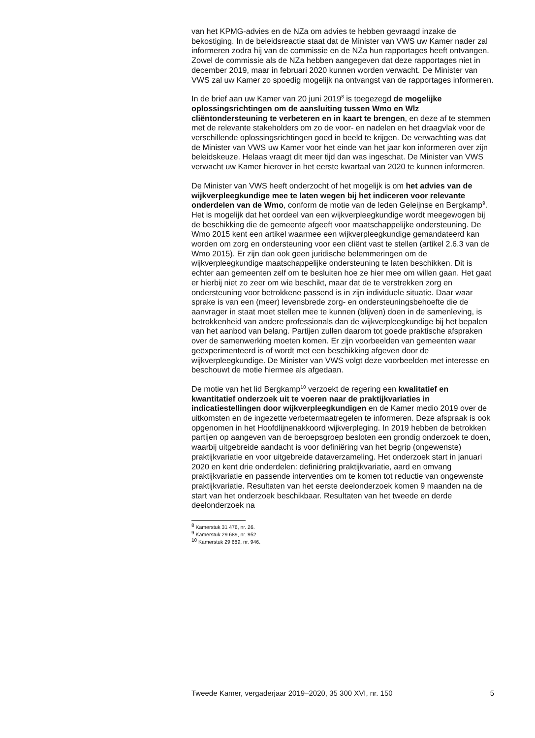van het KPMG-advies en de NZa om advies te hebben gevraagd inzake de bekostiging. In de beleidsreactie staat dat de Minister van VWS uw Kamer nader zal informeren zodra hij van de commissie en de NZa hun rapportages heeft ontvangen. Zowel de commissie als de NZa hebben aangegeven dat deze rapportages niet in december 2019, maar in februari 2020 kunnen worden verwacht. De Minister van VWS zal uw Kamer zo spoedig mogelijk na ontvangst van de rapportages informeren.
In de brief aan uw Kamer van 20 juni 2019<sup>8</sup> is toegezegd de mogelijke oplossingsrichtingen om de aansluiting tussen Wmo en Wlz cliëntondersteuning te verbeteren en in kaart te brengen, en deze af te stemmen met de relevante stakeholders om zo de voor- en nadelen en het draagvlak voor de verschillende oplossingsrichtingen goed in beeld te krijgen. De verwachting was dat de Minister van VWS uw Kamer voor het einde van het jaar kon informeren over zijn beleidskeuze. Helaas vraagt dit meer tijd dan was ingeschat. De Minister van VWS verwacht uw Kamer hierover in het eerste kwartaal van 2020 te kunnen informeren.
De Minister van VWS heeft onderzocht of het mogelijk is om het advies van de wijkverpleegkundige mee te laten wegen bij het indiceren voor relevante onderdelen van de Wmo, conform de motie van de leden Geleijnse en Bergkamp<sup>9</sup>.
Het is mogelijk dat het oordeel van een wijkverpleegkundige wordt meegewogen bij de beschikking die de gemeente afgeeft voor maatschappelijke ondersteuning. De Wmo 2015 kent een artikel waarmee een wijkverpleegkundige gemandateerd kan worden om zorg en ondersteuning voor een cliënt vast te stellen (artikel 2.6.3 van de Wmo 2015). Er zijn dan ook geen juridische belemmeringen om de wijkverpleegkundige maatschappelijke ondersteuning te laten beschikken. Dit is echter aan gemeenten zelf om te besluiten hoe ze hier mee om willen gaan. Het gaat er hierbij niet zo zeer om wie beschikt, maar dat de te verstrekken zorg en ondersteuning voor betrokkene passend is in zijn individuele situatie. Daar waar sprake is van een (meer) levensbrede zorg- en ondersteuningsbehoefte die de aanvrager in staat moet stellen mee te kunnen (blijven) doen in de samenleving, is betrokkenheid van andere professionals dan de wijkverpleegkundige bij het bepalen van het aanbod van belang. Partijen zullen daarom tot goede praktische afspraken over de samenwerking moeten komen. Er zijn voorbeelden van gemeenten waar geëxperimenteerd is of wordt met een beschikking afgeven door de wijkverpleegkundige. De Minister van VWS volgt deze voorbeelden met interesse en beschouwt de motie hiermee als afgedaan.
De motie van het lid Bergkamp<sup>10</sup> verzoekt de regering een kwalitatief en kwantitatief onderzoek uit te voeren naar de praktijkvariaties in indicatiestellingen door wijkverpleegkundigen en de Kamer medio 2019 over de uitkomsten en de ingezette verbetermaatregelen te informeren. Deze afspraak is ook opgenomen in het Hoofdlijnenakkoord wijkverpleging. In 2019 hebben de betrokken partijen op aangeven van de beroepsgroep besloten een grondig onderzoek te doen, waarbij uitgebreide aandacht is voor definiëring van het begrip (ongewenste) praktijkvariatie en voor uitgebreide dataverzameling. Het onderzoek start in januari 2020 en kent drie onderdelen: definiëring praktijkvariatie, aard en omvang praktijkvariatie en passende interventies om te komen tot reductie van ongewenste praktijkvariatie. Resultaten van het eerste deelonderzoek komen 9 maanden na de start van het onderzoek beschikbaar. Resultaten van het tweede en derde deelonderzoek na
<sup>8</sup> Kamerstuk 31 476, nr. 26.
<sup>9</sup> Kamerstuk 29 689, nr. 952.
<sup>10</sup> Kamerstuk 29 689, nr. 946.
Tweede Kamer, vergaderjaar 2019–2020, 35 300 XVI, nr. 150 5